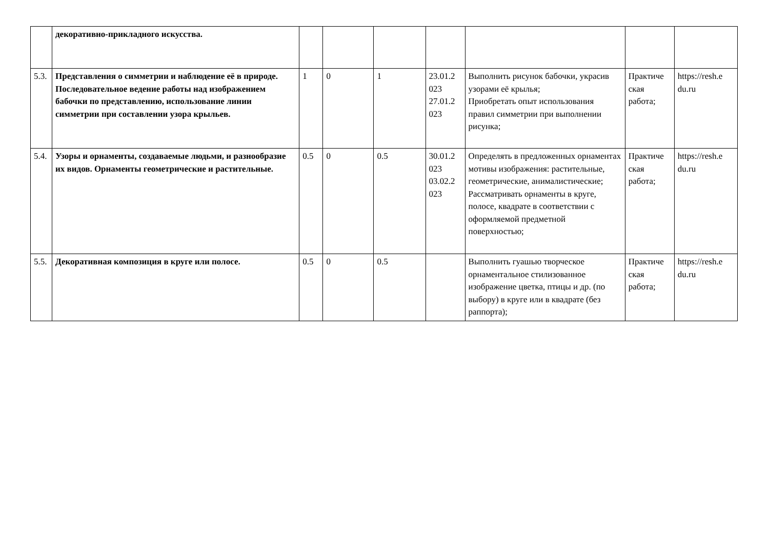| | декоративно-прикладного искусства. | | | | | | | |
| 5.3. | Представления о симметрии и наблюдение её в природе. Последовательное ведение работы над изображением бабочки по представлению, использование линии симметрии при составлении узора крыльев. | 1 | 0 | 1 | 23.01.2 023 27.01.2 023 | Выполнить рисунок бабочки, украсив узорами её крылья; Приобретать опыт использования правил симметрии при выполнении рисунка; | Практиче ская работа; | https://resh.e du.ru |
| 5.4. | Узоры и орнаменты, создаваемые людьми, и разнообразие их видов. Орнаменты геометрические и растительные. | 0.5 | 0 | 0.5 | 30.01.2 023 03.02.2 023 | Определять в предложенных орнаментах мотивы изображения: растительные, геометрические, анималистические; Рассматривать орнаменты в круге, полосе, квадрате в соответствии с оформляемой предметной поверхностью; | Практиче ская работа; | https://resh.e du.ru |
| 5.5. | Декоративная композиция в круге или полосе. | 0.5 | 0 | 0.5 | | Выполнить гуашью творческое орнаментальное стилизованное изображение цветка, птицы и др. (по выбору) в круге или в квадрате (без раппорта); | Практиче ская работа; | https://resh.e du.ru |